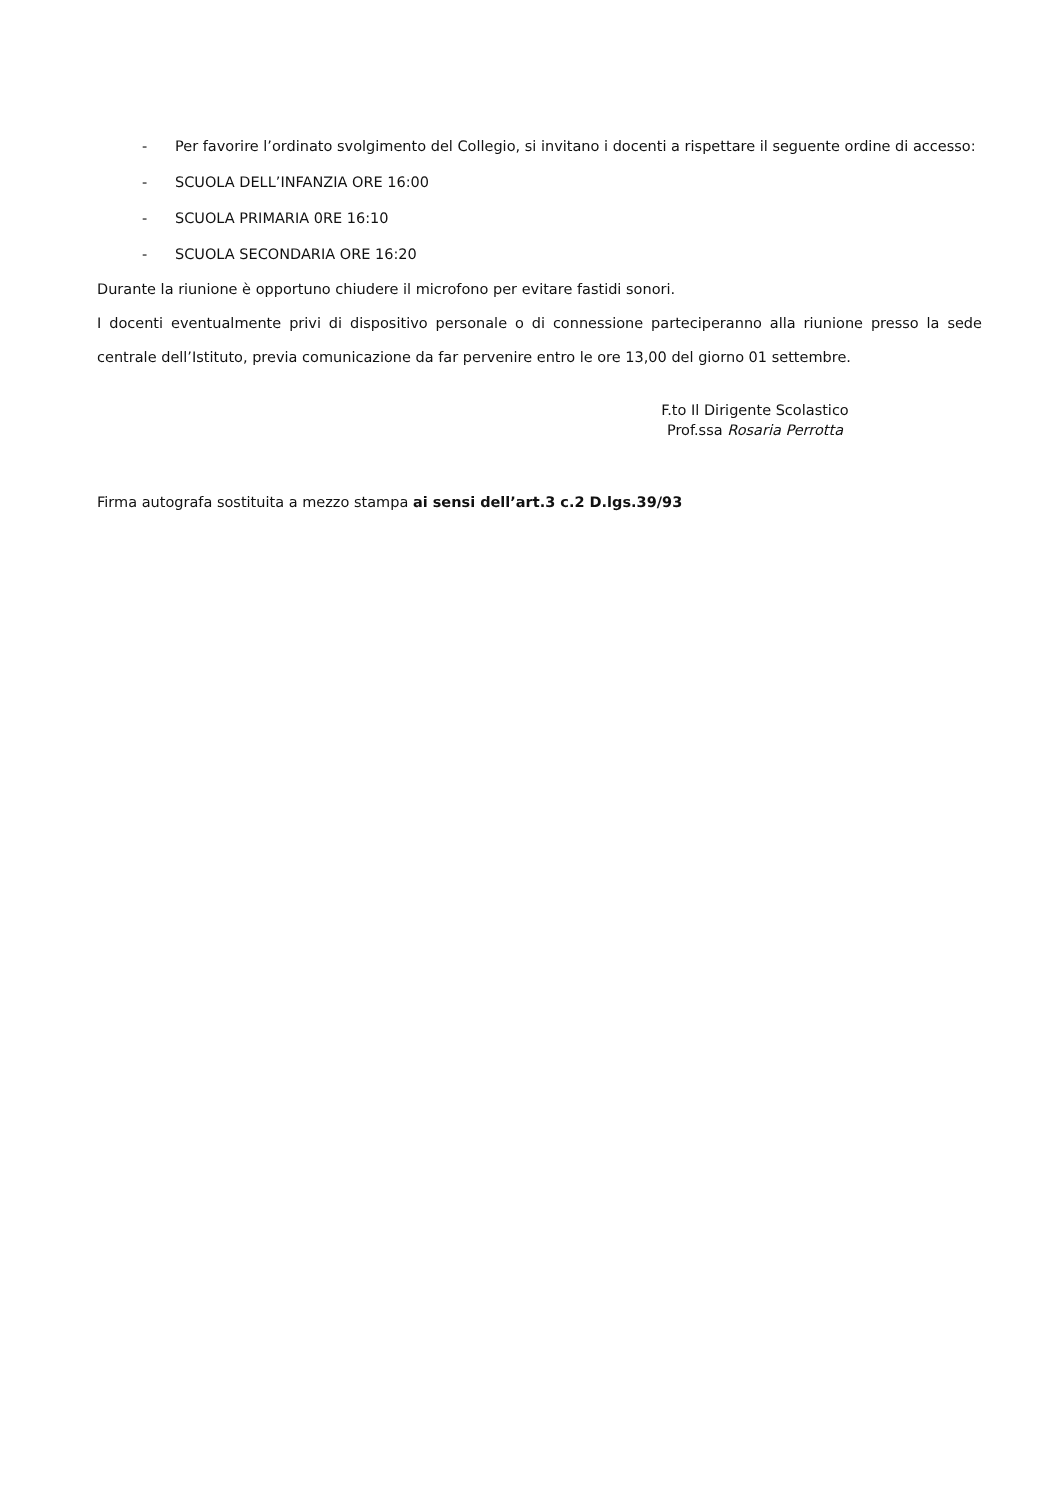- Per favorire l’ordinato svolgimento del Collegio, si invitano i docenti a rispettare il seguente ordine di accesso:
- SCUOLA DELL’INFANZIA ORE 16:00
- SCUOLA PRIMARIA 0RE 16:10
- SCUOLA SECONDARIA ORE 16:20
Durante la riunione è opportuno chiudere il microfono per evitare fastidi sonori.
I docenti eventualmente privi di dispositivo personale o di connessione parteciperanno alla riunione presso la sede centrale dell’Istituto, previa comunicazione da far pervenire entro le ore 13,00 del giorno 01 settembre.
F.to Il Dirigente Scolastico
Prof.ssa Rosaria Perrotta
Firma autografa sostituita a mezzo stampa ai sensi dell’art.3 c.2 D.lgs.39/93